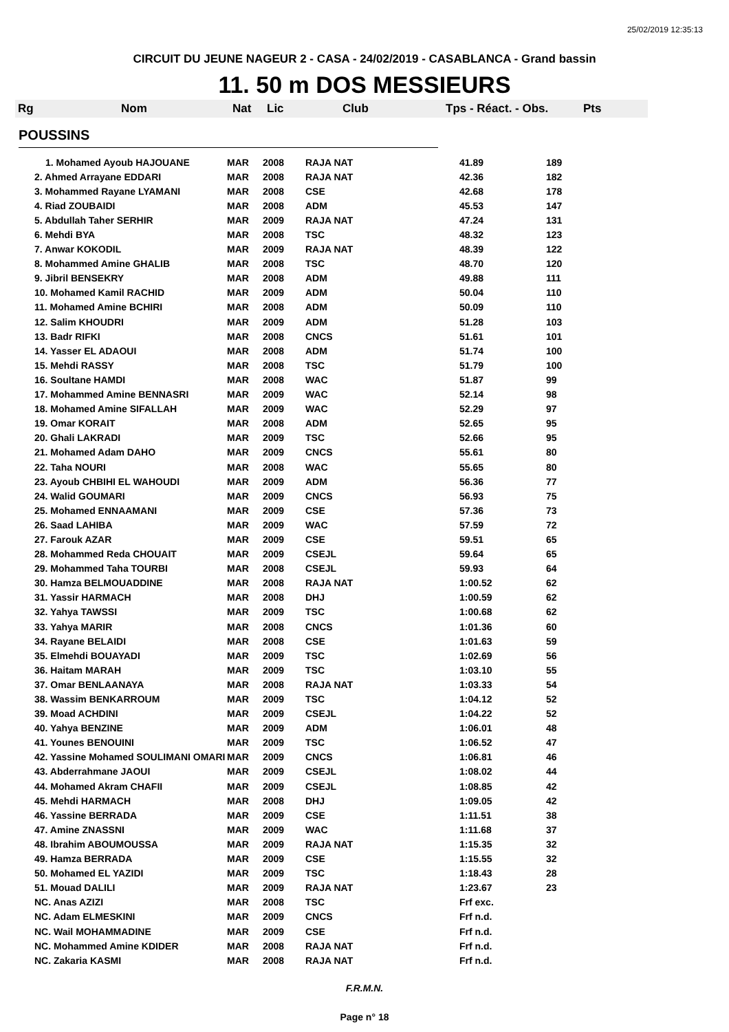25/02/2019 12:35:13
CIRCUIT DU JEUNE NAGEUR 2 - CASA - 24/02/2019 - CASABLANCA - Grand bassin
11. 50 m DOS MESSIEURS
Rg Nom Nat Lic Club Tps - Réact. - Obs. Pts
POUSSINS
| | 1. Mohamed Ayoub HAJOUANE | MAR | 2008 | RAJA NAT | 41.89 | 189 |
| | 2. Ahmed Arrayane EDDARI | MAR | 2008 | RAJA NAT | 42.36 | 182 |
| | 3. Mohammed Rayane LYAMANI | MAR | 2008 | CSE | 42.68 | 178 |
| | 4. Riad ZOUBAIDI | MAR | 2008 | ADM | 45.53 | 147 |
| | 5. Abdullah Taher SERHIR | MAR | 2009 | RAJA NAT | 47.24 | 131 |
| | 6. Mehdi BYA | MAR | 2008 | TSC | 48.32 | 123 |
| | 7. Anwar KOKODIL | MAR | 2009 | RAJA NAT | 48.39 | 122 |
| | 8. Mohammed Amine GHALIB | MAR | 2008 | TSC | 48.70 | 120 |
| | 9. Jibril BENSEKRY | MAR | 2008 | ADM | 49.88 | 111 |
| | 10. Mohamed Kamil RACHID | MAR | 2009 | ADM | 50.04 | 110 |
| | 11. Mohamed Amine BCHIRI | MAR | 2008 | ADM | 50.09 | 110 |
| | 12. Salim KHOUDRI | MAR | 2009 | ADM | 51.28 | 103 |
| | 13. Badr RIFKI | MAR | 2008 | CNCS | 51.61 | 101 |
| | 14. Yasser EL ADAOUI | MAR | 2008 | ADM | 51.74 | 100 |
| | 15. Mehdi RASSY | MAR | 2008 | TSC | 51.79 | 100 |
| | 16. Soultane HAMDI | MAR | 2008 | WAC | 51.87 | 99 |
| | 17. Mohammed Amine BENNASRI | MAR | 2009 | WAC | 52.14 | 98 |
| | 18. Mohamed Amine SIFALLAH | MAR | 2009 | WAC | 52.29 | 97 |
| | 19. Omar KORAIT | MAR | 2008 | ADM | 52.65 | 95 |
| | 20. Ghali LAKRADI | MAR | 2009 | TSC | 52.66 | 95 |
| | 21. Mohamed Adam DAHO | MAR | 2009 | CNCS | 55.61 | 80 |
| | 22. Taha NOURI | MAR | 2008 | WAC | 55.65 | 80 |
| | 23. Ayoub CHBIHI EL WAHOUDI | MAR | 2009 | ADM | 56.36 | 77 |
| | 24. Walid GOUMARI | MAR | 2009 | CNCS | 56.93 | 75 |
| | 25. Mohamed ENNAAMANI | MAR | 2009 | CSE | 57.36 | 73 |
| | 26. Saad LAHIBA | MAR | 2009 | WAC | 57.59 | 72 |
| | 27. Farouk AZAR | MAR | 2009 | CSE | 59.51 | 65 |
| | 28. Mohammed Reda CHOUAIT | MAR | 2009 | CSEJL | 59.64 | 65 |
| | 29. Mohammed Taha TOURBI | MAR | 2008 | CSEJL | 59.93 | 64 |
| | 30. Hamza BELMOUADDINE | MAR | 2008 | RAJA NAT | 1:00.52 | 62 |
| | 31. Yassir HARMACH | MAR | 2008 | DHJ | 1:00.59 | 62 |
| | 32. Yahya TAWSSI | MAR | 2009 | TSC | 1:00.68 | 62 |
| | 33. Yahya MARIR | MAR | 2008 | CNCS | 1:01.36 | 60 |
| | 34. Rayane BELAIDI | MAR | 2008 | CSE | 1:01.63 | 59 |
| | 35. Elmehdi BOUAYADI | MAR | 2009 | TSC | 1:02.69 | 56 |
| | 36. Haitam MARAH | MAR | 2009 | TSC | 1:03.10 | 55 |
| | 37. Omar BENLAANAYA | MAR | 2008 | RAJA NAT | 1:03.33 | 54 |
| | 38. Wassim BENKARROUM | MAR | 2009 | TSC | 1:04.12 | 52 |
| | 39. Moad ACHDINI | MAR | 2009 | CSEJL | 1:04.22 | 52 |
| | 40. Yahya BENZINE | MAR | 2009 | ADM | 1:06.01 | 48 |
| | 41. Younes BENOUINI | MAR | 2009 | TSC | 1:06.52 | 47 |
| | 42. Yassine Mohamed SOULIMANI OMARI | MAR | 2009 | CNCS | 1:06.81 | 46 |
| | 43. Abderrahmane JAOUI | MAR | 2009 | CSEJL | 1:08.02 | 44 |
| | 44. Mohamed Akram CHAFII | MAR | 2009 | CSEJL | 1:08.85 | 42 |
| | 45. Mehdi HARMACH | MAR | 2008 | DHJ | 1:09.05 | 42 |
| | 46. Yassine BERRADA | MAR | 2009 | CSE | 1:11.51 | 38 |
| | 47. Amine ZNASSNI | MAR | 2009 | WAC | 1:11.68 | 37 |
| | 48. Ibrahim ABOUMOUSSA | MAR | 2009 | RAJA NAT | 1:15.35 | 32 |
| | 49. Hamza BERRADA | MAR | 2009 | CSE | 1:15.55 | 32 |
| | 50. Mohamed EL YAZIDI | MAR | 2009 | TSC | 1:18.43 | 28 |
| | 51. Mouad DALILI | MAR | 2009 | RAJA NAT | 1:23.67 | 23 |
| | NC. Anas AZIZI | MAR | 2008 | TSC | Frf exc. | |
| | NC. Adam ELMESKINI | MAR | 2009 | CNCS | Frf n.d. | |
| | NC. Wail MOHAMMADINE | MAR | 2009 | CSE | Frf n.d. | |
| | NC. Mohammed Amine KDIDER | MAR | 2008 | RAJA NAT | Frf n.d. | |
| | NC. Zakaria KASMI | MAR | 2008 | RAJA NAT | Frf n.d. | |
F.R.M.N.
Page n° 18